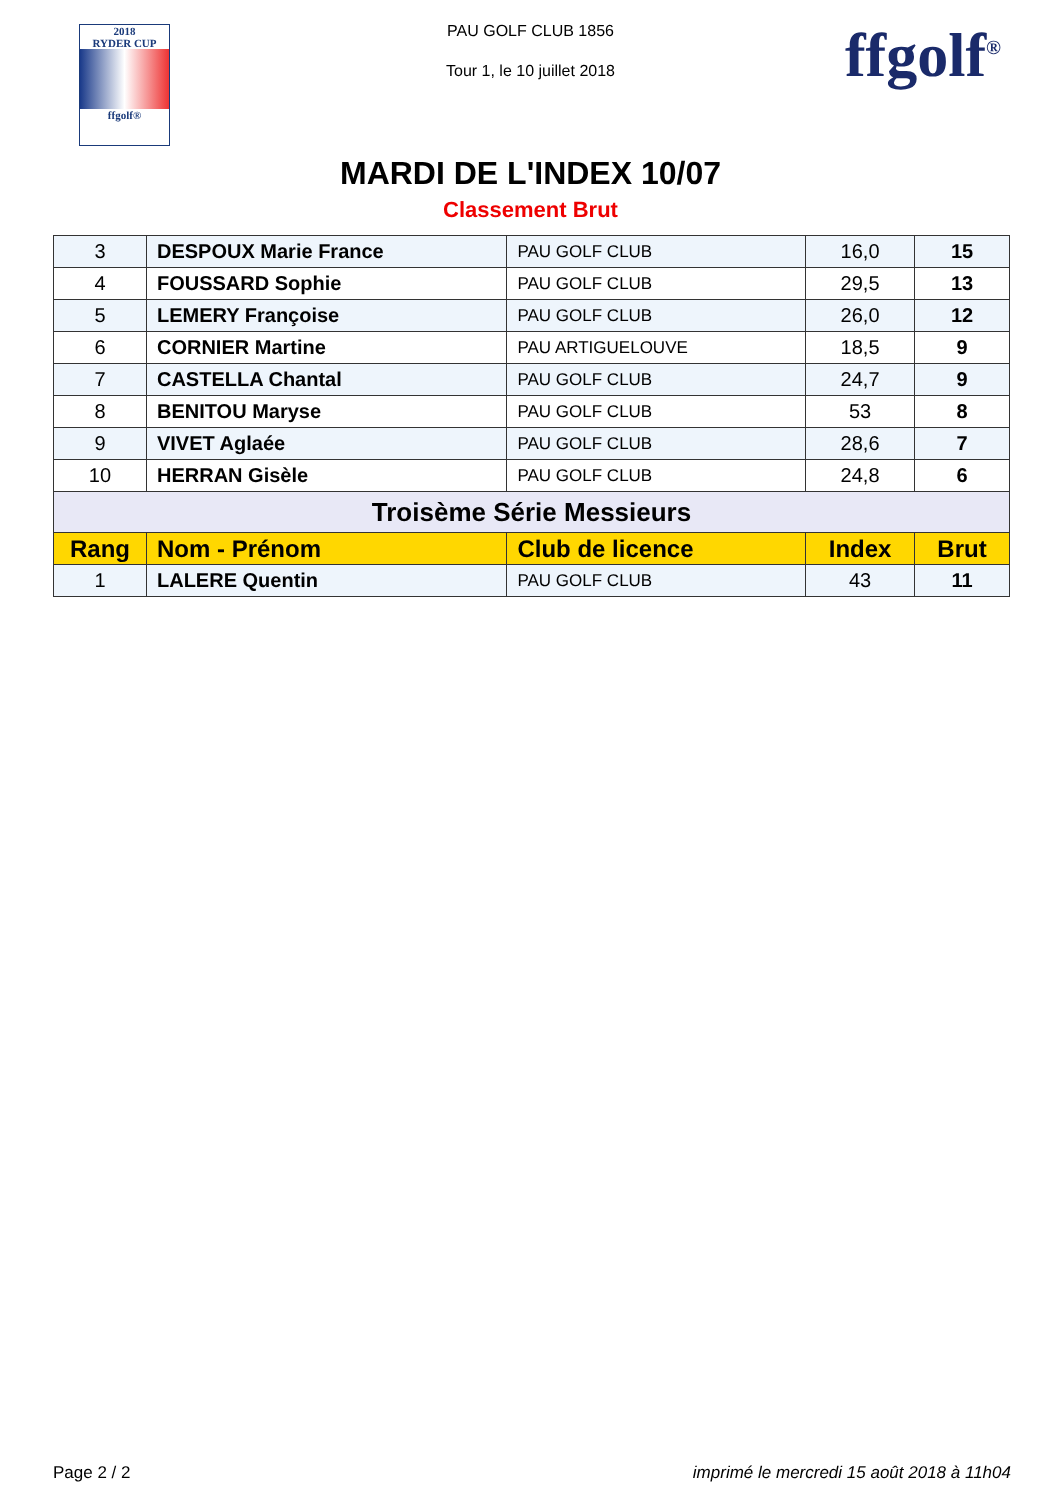2018
RYDER CUP
ffgolf®
PAU GOLF CLUB 1856
Tour 1, le 10 juillet 2018
ffgolf<sup>®</sup>
MARDI DE L'INDEX 10/07
Classement Brut
| 3 | DESPOUX Marie France | PAU GOLF CLUB | 16,0 | 15 |
| 4 | FOUSSARD Sophie | PAU GOLF CLUB | 29,5 | 13 |
| 5 | LEMERY Françoise | PAU GOLF CLUB | 26,0 | 12 |
| 6 | CORNIER Martine | PAU ARTIGUELOUVE | 18,5 | 9 |
| 7 | CASTELLA Chantal | PAU GOLF CLUB | 24,7 | 9 |
| 8 | BENITOU Maryse | PAU GOLF CLUB | 53 | 8 |
| 9 | VIVET Aglaée | PAU GOLF CLUB | 28,6 | 7 |
| 10 | HERRAN Gisèle | PAU GOLF CLUB | 24,8 | 6 |
| Troisème Série Messieurs | | | | |
| Rang | Nom - Prénom | Club de licence | Index | Brut |
| 1 | LALERE Quentin | PAU GOLF CLUB | 43 | 11 |
Page 2 / 2 imprimé le mercredi 15 août 2018 à 11h04